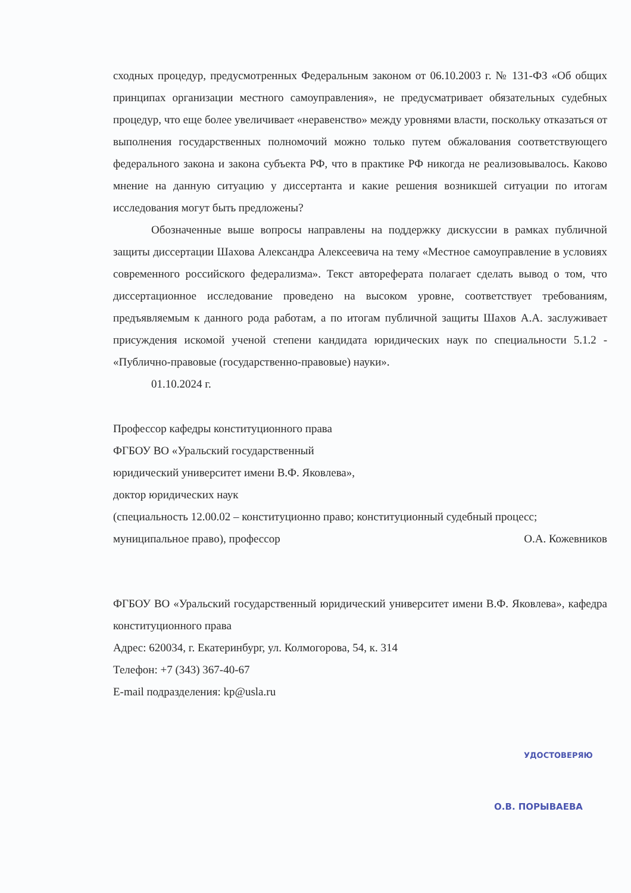сходных процедур, предусмотренных Федеральным законом от 06.10.2003 г. № 131-ФЗ «Об общих принципах организации местного самоуправления», не предусматривает обязательных судебных процедур, что еще более увеличивает «неравенство» между уровнями власти, поскольку отказаться от выполнения государственных полномочий можно только путем обжалования соответствующего федерального закона и закона субъекта РФ, что в практике РФ никогда не реализовывалось. Каково мнение на данную ситуацию у диссертанта и какие решения возникшей ситуации по итогам исследования могут быть предложены?
Обозначенные выше вопросы направлены на поддержку дискуссии в рамках публичной защиты диссертации Шахова Александра Алексеевича на тему «Местное самоуправление в условиях современного российского федерализма». Текст автореферата полагает сделать вывод о том, что диссертационное исследование проведено на высоком уровне, соответствует требованиям, предъявляемым к данного рода работам, а по итогам публичной защиты Шахов А.А. заслуживает присуждения искомой ученой степени кандидата юридических наук по специальности 5.1.2 - «Публично-правовые (государственно-правовые) науки».
01.10.2024 г.
Профессор кафедры конституционного права
ФГБОУ ВО «Уральский государственный
юридический университет имени В.Ф. Яковлева»,
доктор юридических наук
(специальность 12.00.02 – конституционно право; конституционный судебный процесс;
муниципальное право), профессор О.А. Кожевников
ФГБОУ ВО «Уральский государственный юридический университет имени В.Ф. Яковлева», кафедра конституционного права
Адрес: 620034, г. Екатеринбург, ул. Колмогорова, 54, к. 314
Телефон: +7 (343) 367-40-67
E-mail подразделения: kp@usla.ru
УДОСТОВЕРЯЮ
О.В. ПОРЫВАЕВА